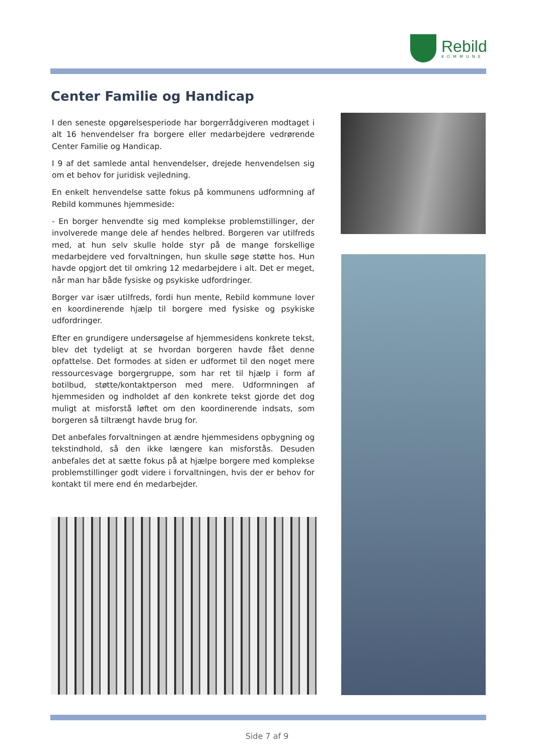Rebild
KOMMUNE
Center Familie og Handicap
I den seneste opgørelsesperiode har borgerrådgiveren modtaget i alt 16 henvendelser fra borgere eller medarbejdere vedrørende Center Familie og Handicap.
I 9 af det samlede antal henvendelser, drejede henvendelsen sig om et behov for juridisk vejledning.
En enkelt henvendelse satte fokus på kommunens udformning af Rebild kommunes hjemmeside:
- En borger henvendte sig med komplekse problemstillinger, der involverede mange dele af hendes helbred. Borgeren var utilfreds med, at hun selv skulle holde styr på de mange forskellige medarbejdere ved forvaltningen, hun skulle søge støtte hos. Hun havde opgjort det til omkring 12 medarbejdere i alt. Det er meget, når man har både fysiske og psykiske udfordringer.
Borger var især utilfreds, fordi hun mente, Rebild kommune lover en koordinerende hjælp til borgere med fysiske og psykiske udfordringer.
Efter en grundigere undersøgelse af hjemmesidens konkrete tekst, blev det tydeligt at se hvordan borgeren havde fået denne opfattelse. Det formodes at siden er udformet til den noget mere ressourcesvage borgergruppe, som har ret til hjælp i form af botilbud, støtte/kontaktperson med mere. Udformningen af hjemmesiden og indholdet af den konkrete tekst gjorde det dog muligt at misforstå løftet om den koordinerende indsats, som borgeren så tiltrængt havde brug for.
Det anbefales forvaltningen at ændre hjemmesidens opbygning og tekstindhold, så den ikke længere kan misforstås. Desuden anbefales det at sætte fokus på at hjælpe borgere med komplekse problemstillinger godt videre i forvaltningen, hvis der er behov for kontakt til mere end én medarbejder.
Side 7 af 9